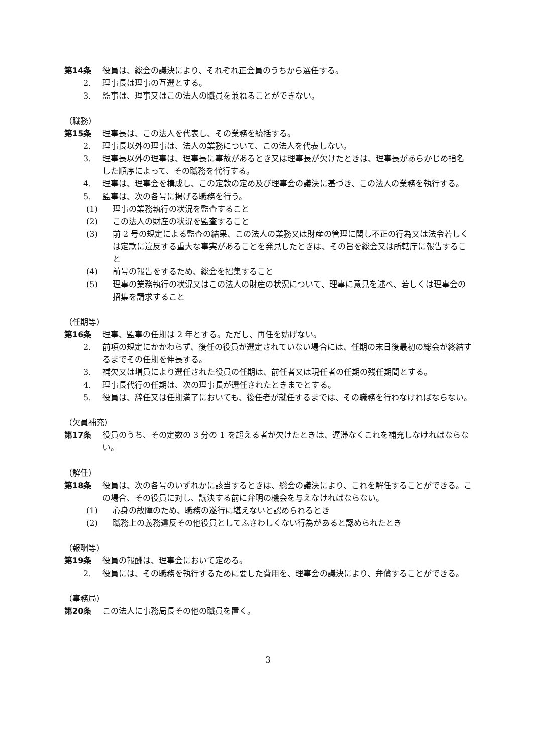第14条 役員は、総会の議決により、それぞれ正会員のうちから選任する。
2. 理事長は理事の互選とする。
3. 監事は、理事又はこの法人の職員を兼ねることができない。
（職務）
第15条 理事長は、この法人を代表し、その業務を統括する。
2. 理事長以外の理事は、法人の業務について、この法人を代表しない。
3. 理事長以外の理事は、理事長に事故があるとき又は理事長が欠けたときは、理事長があらかじめ指名した順序によって、その職務を代行する。
4. 理事は、理事会を構成し、この定款の定め及び理事会の議決に基づき、この法人の業務を執行する。
5. 監事は、次の各号に掲げる職務を行う。
(1) 理事の業務執行の状況を監査すること
(2) この法人の財産の状況を監査すること
(3) 前 2 号の規定による監査の結果、この法人の業務又は財産の管理に関し不正の行為又は法令若しくは定款に違反する重大な事実があることを発見したときは、その旨を総会又は所轄庁に報告すること
(4) 前号の報告をするため、総会を招集すること
(5) 理事の業務執行の状況又はこの法人の財産の状況について、理事に意見を述べ、若しくは理事会の招集を請求すること
（任期等）
第16条 理事、監事の任期は 2 年とする。ただし、再任を妨げない。
2. 前項の規定にかかわらず、後任の役員が選定されていない場合には、任期の末日後最初の総会が終結するまでその任期を伸長する。
3. 補欠又は増員により選任された役員の任期は、前任者又は現任者の任期の残任期間とする。
4. 理事長代行の任期は、次の理事長が選任されたときまでとする。
5. 役員は、辞任又は任期満了においても、後任者が就任するまでは、その職務を行わなければならない。
（欠員補充）
第17条 役員のうち、その定数の 3 分の 1 を超える者が欠けたときは、遅滞なくこれを補充しなければならない。
（解任）
第18条 役員は、次の各号のいずれかに該当するときは、総会の議決により、これを解任することができる。この場合、その役員に対し、議決する前に弁明の機会を与えなければならない。
(1) 心身の故障のため、職務の遂行に堪えないと認められるとき
(2) 職務上の義務違反その他役員としてふさわしくない行為があると認められたとき
（報酬等）
第19条 役員の報酬は、理事会において定める。
2. 役員には、その職務を執行するために要した費用を、理事会の議決により、弁償することができる。
（事務局）
第20条 この法人に事務局長その他の職員を置く。
3